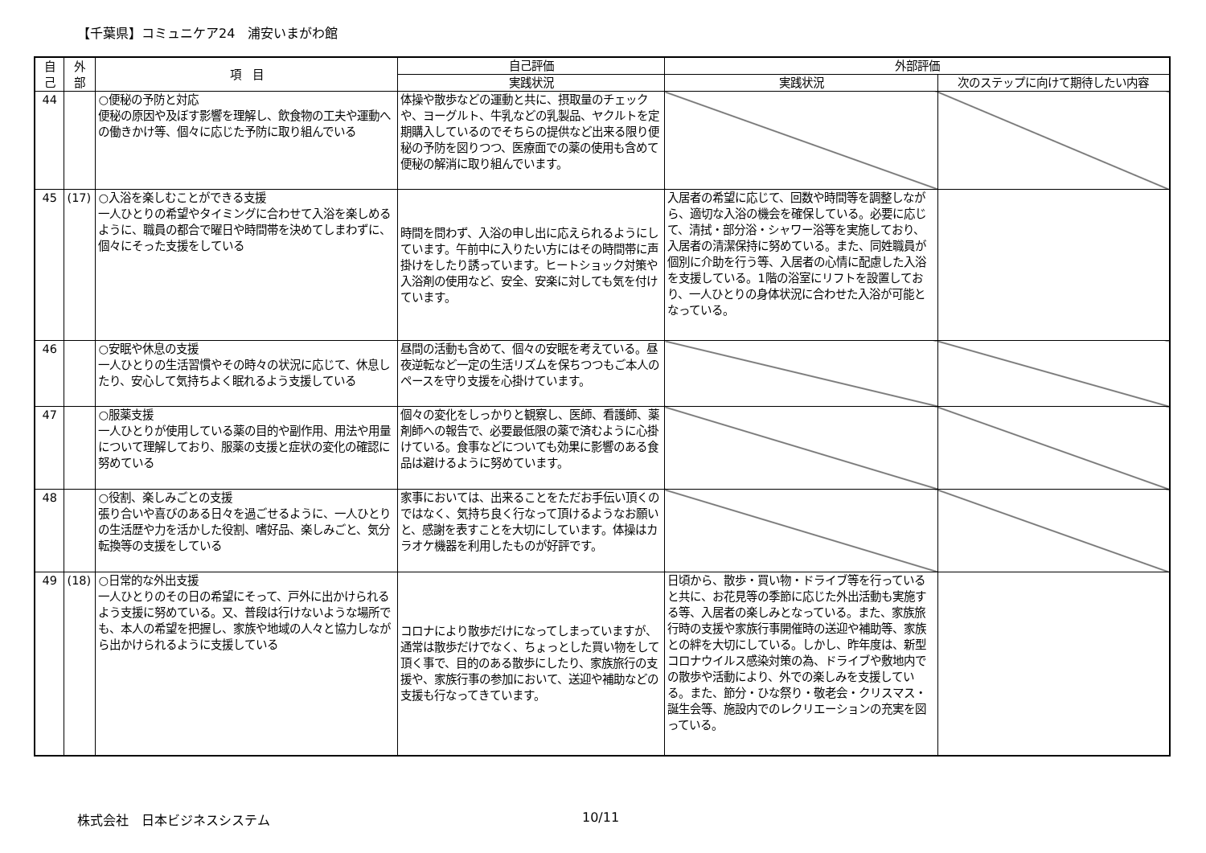【千葉県】コミュニケア24　浦安いまがわ館
| 自 己 | 外 部 | 項 目 | 自己評価 | 外部評価 | |
| --- | --- | --- | --- | --- | --- |
| | | | 実践状況 | 実践状況 | 次のステップに向けて期待したい内容 |
| 44 | | ○便秘の予防と対応 便秘の原因や及ぼす影響を理解し、飲食物の工夫や運動への働きかけ等、個々に応じた予防に取り組んでいる | 体操や散歩などの運動と共に、摂取量のチェックや、ヨーグルト、牛乳などの乳製品、ヤクルトを定期購入しているのでそちらの提供など出来る限り便秘の予防を図りつつ、医療面での薬の使用も含めて便秘の解消に取り組んでいます。 | | |
| 45 | (17) | ○入浴を楽しむことができる支援 一人ひとりの希望やタイミングに合わせて入浴を楽しめるように、職員の都合で曜日や時間帯を決めてしまわずに、個々にそった支援をしている | 時間を問わず、入浴の申し出に応えられるようにしています。午前中に入りたい方にはその時間帯に声掛けをしたり誘っています。ヒートショック対策や入浴剤の使用など、安全、安楽に対しても気を付けています。 | 入居者の希望に応じて、回数や時間等を調整しながら、適切な入浴の機会を確保している。必要に応じて、清拭・部分浴・シャワー浴等を実施しており、入居者の清潔保持に努めている。また、同姓職員が個別に介助を行う等、入居者の心情に配慮した入浴を支援している。1階の浴室にリフトを設置しており、一人ひとりの身体状況に合わせた入浴が可能となっている。 | |
| 46 | | ○安眠や休息の支援 一人ひとりの生活習慣やその時々の状況に応じて、休息したり、安心して気持ちよく眠れるよう支援している | 昼間の活動も含めて、個々の安眠を考えている。昼夜逆転など一定の生活リズムを保ちつつもご本人のペースを守り支援を心掛けています。 | | |
| 47 | | ○服薬支援 一人ひとりが使用している薬の目的や副作用、用法や用量について理解しており、服薬の支援と症状の変化の確認に努めている | 個々の変化をしっかりと観察し、医師、看護師、薬剤師への報告で、必要最低限の薬で済むように心掛けている。食事などについても効果に影響のある食品は避けるように努めています。 | | |
| 48 | | ○役割、楽しみごとの支援 張り合いや喜びのある日々を過ごせるように、一人ひとりの生活歴や力を活かした役割、嗜好品、楽しみごと、気分転換等の支援をしている | 家事においては、出来ることをただお手伝い頂くのではなく、気持ち良く行なって頂けるようなお願いと、感謝を表すことを大切にしています。体操はカラオケ機器を利用したものが好評です。 | | |
| 49 | (18) | ○日常的な外出支援 一人ひとりのその日の希望にそって、戸外に出かけられるよう支援に努めている。又、普段は行けないような場所でも、本人の希望を把握し、家族や地域の人々と協力しながら出かけられるように支援している | コロナにより散歩だけになってしまっていますが、通常は散歩だけでなく、ちょっとした買い物をして頂く事で、目的のある散歩にしたり、家族旅行の支援や、家族行事の参加において、送迎や補助などの支援も行なってきています。 | 日頃から、散歩・買い物・ドライブ等を行っていると共に、お花見等の季節に応じた外出活動も実施する等、入居者の楽しみとなっている。また、家族旅行時の支援や家族行事開催時の送迎や補助等、家族との絆を大切にしている。しかし、昨年度は、新型コロナウイルス感染対策の為、ドライブや敷地内での散歩や活動により、外での楽しみを支援している。また、節分・ひな祭り・敬老会・クリスマス・誕生会等、施設内でのレクリエーションの充実を図っている。 | |
株式会社　日本ビジネスシステム 10/11